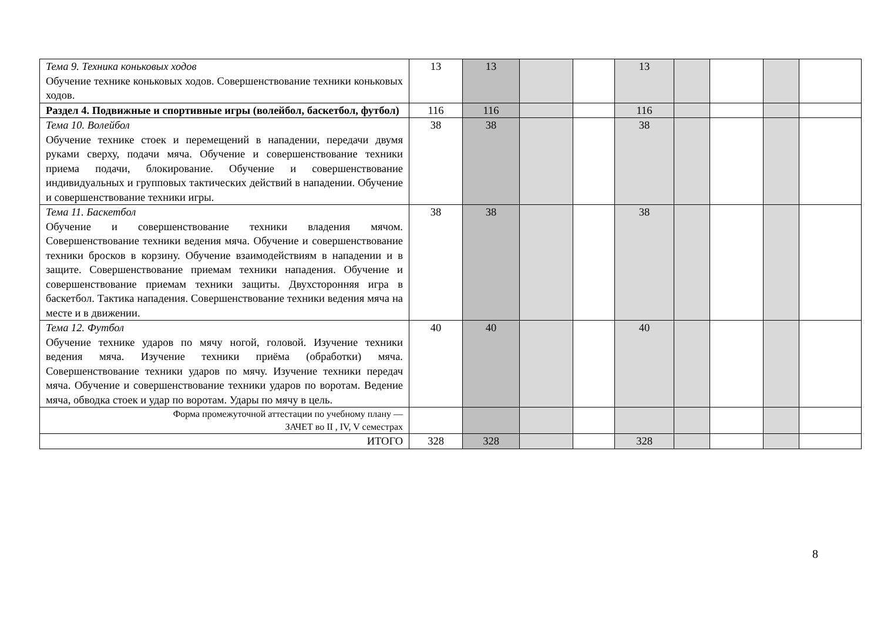| Тема 9. Техника коньковых ходов Обучение технике коньковых ходов. Совершенствование техники коньковых ходов. | 13 | 13 | | | 13 | | | | |
| Раздел 4. Подвижные и спортивные игры (волейбол, баскетбол, футбол) | 116 | 116 | | | 116 | | | | |
| Тема 10. Волейбол Обучение технике стоек и перемещений в нападении, передачи двумя руками сверху, подачи мяча. Обучение и совершенствование техники приема подачи, блокирование. Обучение и совершенствование индивидуальных и групповых тактических действий в нападении. Обучение и совершенствование техники игры. | 38 | 38 | | | 38 | | | | |
| Тема 11. Баскетбол Обучение и совершенствование техники владения мячом. Совершенствование техники ведения мяча. Обучение и совершенствование техники бросков в корзину. Обучение взаимодействиям в нападении и в защите. Совершенствование приемам техники нападения. Обучение и совершенствование приемам техники защиты. Двухсторонняя игра в баскетбол. Тактика нападения. Совершенствование техники ведения мяча на месте и в движении. | 38 | 38 | | | 38 | | | | |
| Тема 12. Футбол Обучение технике ударов по мячу ногой, головой. Изучение техники ведения мяча. Изучение техники приёма (обработки) мяча. Совершенствование техники ударов по мячу. Изучение техники передач мяча. Обучение и совершенствование техники ударов по воротам. Ведение мяча, обводка стоек и удар по воротам. Удары по мячу в цель. | 40 | 40 | | | 40 | | | | |
| Форма промежуточной аттестации по учебному плану — ЗАЧЕТ во II , IV, V семестрах | | | | | | | | | |
| ИТОГО | 328 | 328 | | | 328 | | | | |
8